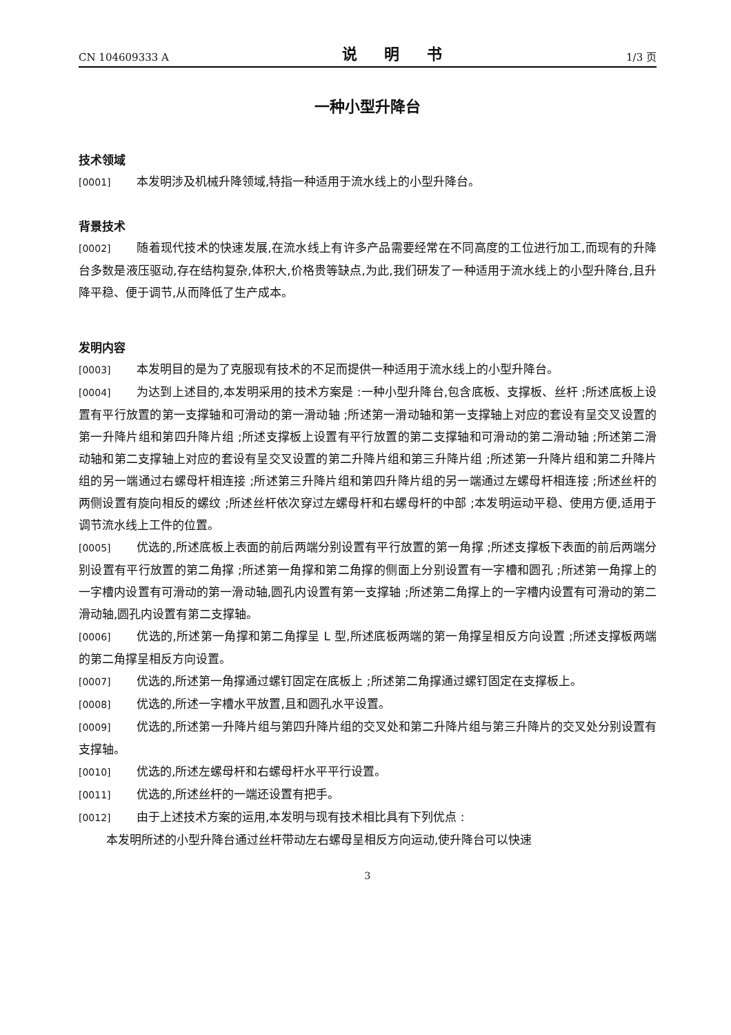CN 104609333 A 说 明 书 1/3 页
一种小型升降台
技术领域
[0001] 本发明涉及机械升降领域,特指一种适用于流水线上的小型升降台。
背景技术
[0002] 随着现代技术的快速发展,在流水线上有许多产品需要经常在不同高度的工位进行加工,而现有的升降台多数是液压驱动,存在结构复杂,体积大,价格贵等缺点,为此,我们研发了一种适用于流水线上的小型升降台,且升降平稳、便于调节,从而降低了生产成本。
发明内容
[0003] 本发明目的是为了克服现有技术的不足而提供一种适用于流水线上的小型升降台。
[0004] 为达到上述目的,本发明采用的技术方案是 :一种小型升降台,包含底板、支撑板、丝杆 ;所述底板上设置有平行放置的第一支撑轴和可滑动的第一滑动轴 ;所述第一滑动轴和第一支撑轴上对应的套设有呈交叉设置的第一升降片组和第四升降片组 ;所述支撑板上设置有平行放置的第二支撑轴和可滑动的第二滑动轴 ;所述第二滑动轴和第二支撑轴上对应的套设有呈交叉设置的第二升降片组和第三升降片组 ;所述第一升降片组和第二升降片组的另一端通过右螺母杆相连接 ;所述第三升降片组和第四升降片组的另一端通过左螺母杆相连接 ;所述丝杆的两侧设置有旋向相反的螺纹 ;所述丝杆依次穿过左螺母杆和右螺母杆的中部 ;本发明运动平稳、使用方便,适用于调节流水线上工件的位置。
[0005] 优选的,所述底板上表面的前后两端分别设置有平行放置的第一角撑 ;所述支撑板下表面的前后两端分别设置有平行放置的第二角撑 ;所述第一角撑和第二角撑的侧面上分别设置有一字槽和圆孔 ;所述第一角撑上的一字槽内设置有可滑动的第一滑动轴,圆孔内设置有第一支撑轴 ;所述第二角撑上的一字槽内设置有可滑动的第二滑动轴,圆孔内设置有第二支撑轴。
[0006] 优选的,所述第一角撑和第二角撑呈 L 型,所述底板两端的第一角撑呈相反方向设置 ;所述支撑板两端的第二角撑呈相反方向设置。
[0007] 优选的,所述第一角撑通过螺钉固定在底板上 ;所述第二角撑通过螺钉固定在支撑板上。
[0008] 优选的,所述一字槽水平放置,且和圆孔水平设置。
[0009] 优选的,所述第一升降片组与第四升降片组的交叉处和第二升降片组与第三升降片的交叉处分别设置有支撑轴。
[0010] 优选的,所述左螺母杆和右螺母杆水平平行设置。
[0011] 优选的,所述丝杆的一端还设置有把手。
[0012] 由于上述技术方案的运用,本发明与现有技术相比具有下列优点 :
本发明所述的小型升降台通过丝杆带动左右螺母呈相反方向运动,使升降台可以快速
3